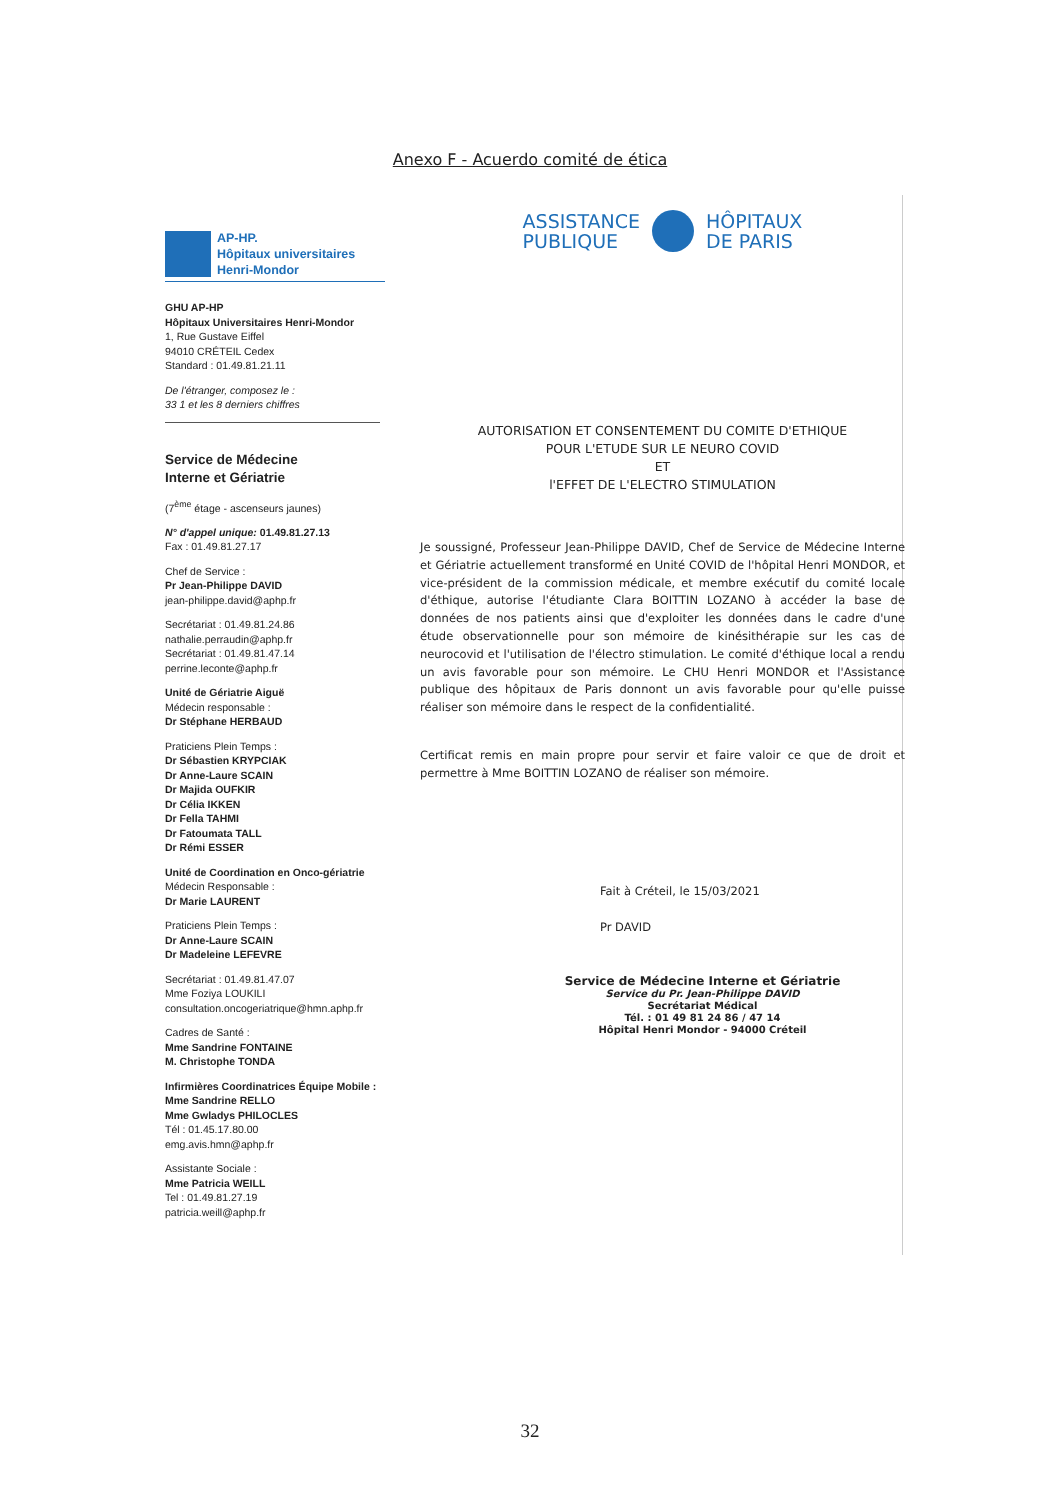Anexo F - Acuerdo comité de ética
AP-HP.
Hôpitaux universitaires
Henri-Mondor
GHU AP-HP
Hôpitaux Universitaires Henri-Mondor
1, Rue Gustave Eiffel
94010 CRÉTEIL Cedex
Standard : 01.49.81.21.11
De l'étranger, composez le :
33 1 et les 8 derniers chiffres
Service de Médecine
Interne et Gériatrie
(7<sup>ème</sup> étage - ascenseurs jaunes)
N° d'appel unique: 01.49.81.27.13
Fax : 01.49.81.27.17
Chef de Service :
Pr Jean-Philippe DAVID
jean-philippe.david@aphp.fr
Secrétariat : 01.49.81.24.86
nathalie.perraudin@aphp.fr
Secrétariat : 01.49.81.47.14
perrine.leconte@aphp.fr
Unité de Gériatrie Aiguë
Médecin responsable :
Dr Stéphane HERBAUD
Praticiens Plein Temps :
Dr Sébastien KRYPCIAK
Dr Anne-Laure SCAIN
Dr Majida OUFKIR
Dr Célia IKKEN
Dr Fella TAHMI
Dr Fatoumata TALL
Dr Rémi ESSER
Unité de Coordination en Onco-gériatrie
Médecin Responsable :
Dr Marie LAURENT
Praticiens Plein Temps :
Dr Anne-Laure SCAIN
Dr Madeleine LEFEVRE
Secrétariat : 01.49.81.47.07
Mme Foziya LOUKILI
consultation.oncogeriatrique@hmn.aphp.fr
Cadres de Santé :
Mme Sandrine FONTAINE
M. Christophe TONDA
Infirmières Coordinatrices Équipe Mobile :
Mme Sandrine RELLO
Mme Gwladys PHILOCLES
Tél : 01.45.17.80.00
emg.avis.hmn@aphp.fr
Assistante Sociale :
Mme Patricia WEILL
Tel : 01.49.81.27.19
patricia.weill@aphp.fr
ASSISTANCE
PUBLIQUE
HÔPITAUX
DE PARIS
AUTORISATION ET CONSENTEMENT DU COMITE D'ETHIQUE
POUR L'ETUDE SUR LE NEURO COVID
ET
l'EFFET DE L'ELECTRO STIMULATION
Je soussigné, Professeur Jean-Philippe DAVID, Chef de Service de Médecine Interne et Gériatrie actuellement transformé en Unité COVID de l'hôpital Henri MONDOR, et vice-président de la commission médicale, et membre exécutif du comité locale d'éthique, autorise l'étudiante Clara BOITTIN LOZANO à accéder la base de données de nos patients ainsi que d'exploiter les données dans le cadre d'une étude observationnelle pour son mémoire de kinésithérapie sur les cas de neurocovid et l'utilisation de l'électro stimulation. Le comité d'éthique local a rendu un avis favorable pour son mémoire. Le CHU Henri MONDOR et l'Assistance publique des hôpitaux de Paris donnont un avis favorable pour qu'elle puisse réaliser son mémoire dans le respect de la confidentialité.
Certificat remis en main propre pour servir et faire valoir ce que de droit et permettre à Mme BOITTIN LOZANO de réaliser son mémoire.
Fait à Créteil, le 15/03/2021
Pr DAVID
Service de Médecine Interne et Gériatrie
Service du Pr. Jean-Philippe DAVID
Secrétariat Médical
Tél. : 01 49 81 24 86 / 47 14
Hôpital Henri Mondor - 94000 Créteil
32